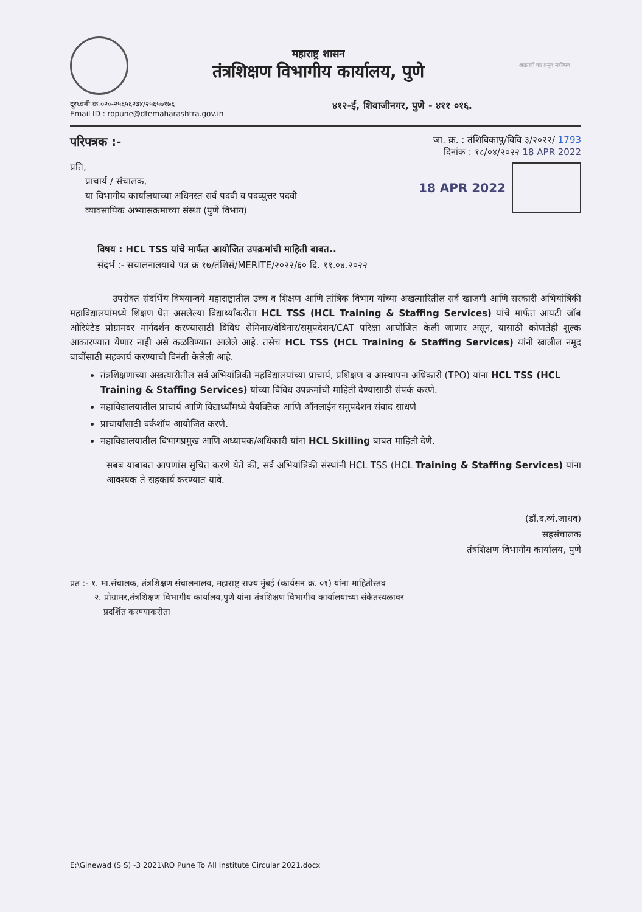महाराष्ट्र शासन
तंत्रशिक्षण विभागीय कार्यालय, पुणे
आझादी का अमृत महोत्सव
दूरध्वनी क्र.०२०-२५६५६२३४/२५६५७१७६
Email ID : ropune@dtemaharashtra.gov.in
४१२-ई, शिवाजीनगर, पुणे - ४११ ०१६.
परिपत्रक :-
प्रति,
प्राचार्य / संचालक,
या विभागीय कार्यालयाच्या अधिनस्त सर्व पदवी व पदव्युत्तर पदवी
व्यावसायिक अभ्यासक्रमाच्या संस्था (पुणे विभाग)
जा. क्र. : तंशिविकापु/विवि ३/२०२२/ 1793
दिनांक : १८/०४/२०२२ 18 APR 2022
18 APR 2022
विषय : HCL TSS यांचे मार्फत आयोजित उपक्रमांची माहिती बाबत..
संदर्भ :- सचालनालयाचे पत्र क्र १७/तंशिसं/MERITE/२०२२/६० दि. ११.०४.२०२२
उपरोक्त संदर्भिय विषयान्वये महाराष्ट्रातील उच्च व शिक्षण आणि तांत्रिक विभाग यांच्या अखत्यारितील सर्व खाजगी आणि सरकारी अभियांत्रिकी महाविद्यालयांमध्ये शिक्षण घेत असलेल्या विद्यार्थ्यांकरीता HCL TSS (HCL Training & Staffing Services) यांचे मार्फत आयटी जॉब ओरिएंटेड प्रोग्रामवर मार्गदर्शन करण्यासाठी विविध सेमिनार/वेबिनार/समुपदेशन/CAT परिक्षा आयोजित केली जाणार असून, यासाठी कोणतेही शुल्क आकारण्यात येणार नाही असे कळविण्यात आलेले आहे. तसेच HCL TSS (HCL Training & Staffing Services) यांनी खालील नमूद बाबींसाठी सहकार्य करण्याची विनंती केलेली आहे.
तंत्रशिक्षणाच्या अखत्यारीतील सर्व अभियांत्रिकी महविद्यालयांच्या प्राचार्य, प्रशिक्षण व आस्थापना अधिकारी (TPO) यांना HCL TSS (HCL Training & Staffing Services) यांच्या विविध उपक्रमांची माहिती देण्यासाठी संपर्क करणे.
महाविद्यालयातील प्राचार्य आणि विद्यार्थ्यांमध्ये वैयक्तिक आणि ऑनलाईन समुपदेशन संवाद साधणे
प्राचार्यांसाठी वर्कशॉप आयोजित करणे.
महाविद्यालयातील विभागप्रमुख आणि अध्यापक/अधिकारी यांना HCL Skilling बाबत माहिती देणे.
सबब याबाबत आपणांस सुचित करणे येते की, सर्व अभियांत्रिकी संस्थांनी HCL TSS (HCL Training & Staffing Services) यांना आवश्यक ते सहकार्य करण्यात यावे.
(डॉ.द.व्यं.जाधव)
सहसंचालक
तंत्रशिक्षण विभागीय कार्यालय, पुणे
प्रत :- १. मा.संचालक, तंत्रशिक्षण संचालनालय, महाराष्ट्र राज्य मुंबई (कार्यसन क्र. ०१) यांना माहितीस्तव
२. प्रोग्रामर,तंत्रशिक्षण विभागीय कार्यालय,पुणे यांना तंत्रशिक्षण विभागीय कार्यालयाच्या संकेतस्थळावर
प्रदर्शित करण्याकरीता
E:\Ginewad (S S) -3 2021\RO Pune To All Institute Circular 2021.docx